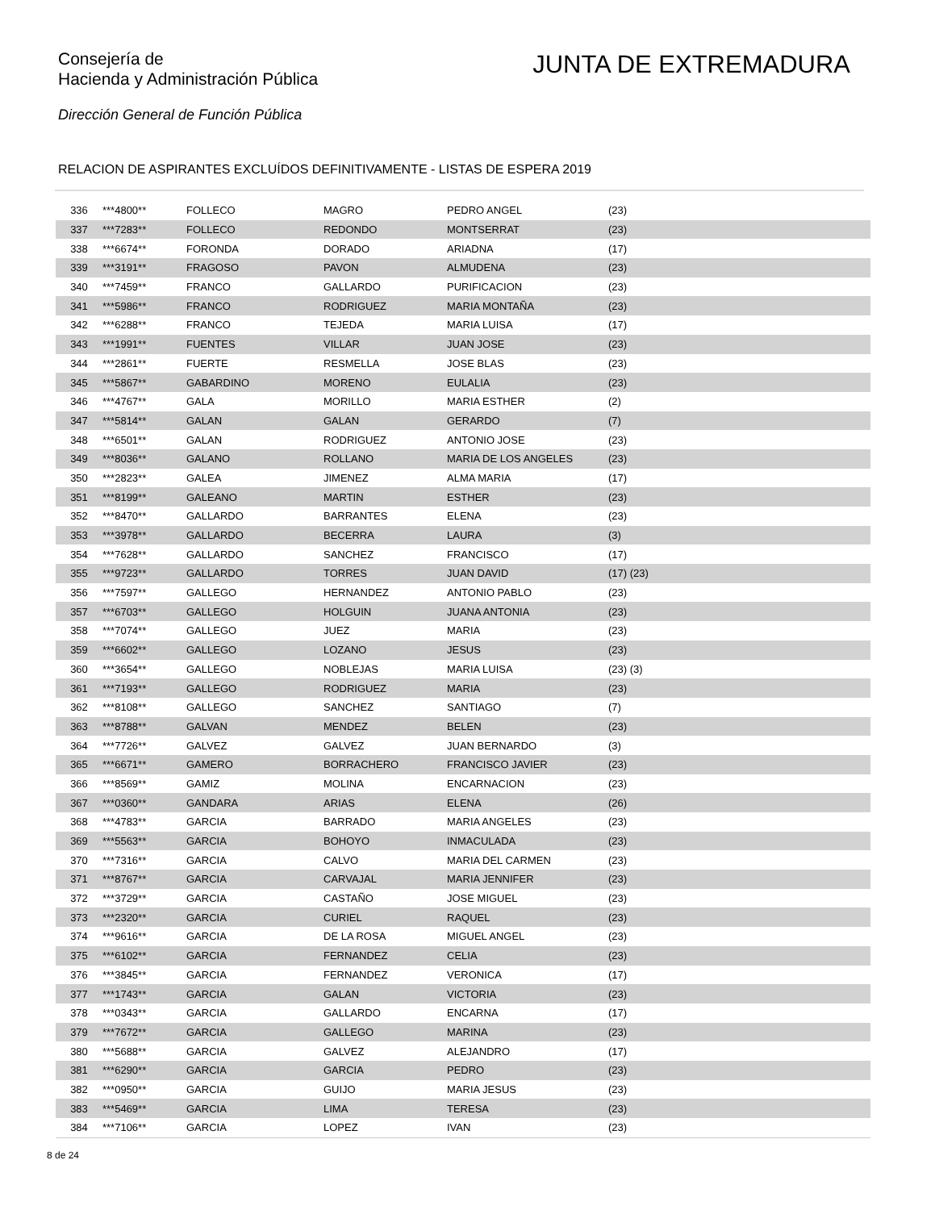Consejería de
Hacienda y Administración Pública
JUNTA DE EXTREMADURA
Dirección General de Función Pública
RELACION DE ASPIRANTES EXCLUÍDOS DEFINITIVAMENTE - LISTAS DE ESPERA 2019
| 336 | ***4800** | FOLLECO | MAGRO | PEDRO ANGEL | (23) |
| 337 | ***7283** | FOLLECO | REDONDO | MONTSERRAT | (23) |
| 338 | ***6674** | FORONDA | DORADO | ARIADNA | (17) |
| 339 | ***3191** | FRAGOSO | PAVON | ALMUDENA | (23) |
| 340 | ***7459** | FRANCO | GALLARDO | PURIFICACION | (23) |
| 341 | ***5986** | FRANCO | RODRIGUEZ | MARIA MONTAÑA | (23) |
| 342 | ***6288** | FRANCO | TEJEDA | MARIA LUISA | (17) |
| 343 | ***1991** | FUENTES | VILLAR | JUAN JOSE | (23) |
| 344 | ***2861** | FUERTE | RESMELLA | JOSE BLAS | (23) |
| 345 | ***5867** | GABARDINO | MORENO | EULALIA | (23) |
| 346 | ***4767** | GALA | MORILLO | MARIA ESTHER | (2) |
| 347 | ***5814** | GALAN | GALAN | GERARDO | (7) |
| 348 | ***6501** | GALAN | RODRIGUEZ | ANTONIO JOSE | (23) |
| 349 | ***8036** | GALANO | ROLLANO | MARIA DE LOS ANGELES | (23) |
| 350 | ***2823** | GALEA | JIMENEZ | ALMA MARIA | (17) |
| 351 | ***8199** | GALEANO | MARTIN | ESTHER | (23) |
| 352 | ***8470** | GALLARDO | BARRANTES | ELENA | (23) |
| 353 | ***3978** | GALLARDO | BECERRA | LAURA | (3) |
| 354 | ***7628** | GALLARDO | SANCHEZ | FRANCISCO | (17) |
| 355 | ***9723** | GALLARDO | TORRES | JUAN DAVID | (17) (23) |
| 356 | ***7597** | GALLEGO | HERNANDEZ | ANTONIO PABLO | (23) |
| 357 | ***6703** | GALLEGO | HOLGUIN | JUANA ANTONIA | (23) |
| 358 | ***7074** | GALLEGO | JUEZ | MARIA | (23) |
| 359 | ***6602** | GALLEGO | LOZANO | JESUS | (23) |
| 360 | ***3654** | GALLEGO | NOBLEJAS | MARIA LUISA | (23) (3) |
| 361 | ***7193** | GALLEGO | RODRIGUEZ | MARIA | (23) |
| 362 | ***8108** | GALLEGO | SANCHEZ | SANTIAGO | (7) |
| 363 | ***8788** | GALVAN | MENDEZ | BELEN | (23) |
| 364 | ***7726** | GALVEZ | GALVEZ | JUAN BERNARDO | (3) |
| 365 | ***6671** | GAMERO | BORRACHERO | FRANCISCO JAVIER | (23) |
| 366 | ***8569** | GAMIZ | MOLINA | ENCARNACION | (23) |
| 367 | ***0360** | GANDARA | ARIAS | ELENA | (26) |
| 368 | ***4783** | GARCIA | BARRADO | MARIA ANGELES | (23) |
| 369 | ***5563** | GARCIA | BOHOYO | INMACULADA | (23) |
| 370 | ***7316** | GARCIA | CALVO | MARIA DEL CARMEN | (23) |
| 371 | ***8767** | GARCIA | CARVAJAL | MARIA JENNIFER | (23) |
| 372 | ***3729** | GARCIA | CASTAÑO | JOSE MIGUEL | (23) |
| 373 | ***2320** | GARCIA | CURIEL | RAQUEL | (23) |
| 374 | ***9616** | GARCIA | DE LA ROSA | MIGUEL ANGEL | (23) |
| 375 | ***6102** | GARCIA | FERNANDEZ | CELIA | (23) |
| 376 | ***3845** | GARCIA | FERNANDEZ | VERONICA | (17) |
| 377 | ***1743** | GARCIA | GALAN | VICTORIA | (23) |
| 378 | ***0343** | GARCIA | GALLARDO | ENCARNA | (17) |
| 379 | ***7672** | GARCIA | GALLEGO | MARINA | (23) |
| 380 | ***5688** | GARCIA | GALVEZ | ALEJANDRO | (17) |
| 381 | ***6290** | GARCIA | GARCIA | PEDRO | (23) |
| 382 | ***0950** | GARCIA | GUIJO | MARIA JESUS | (23) |
| 383 | ***5469** | GARCIA | LIMA | TERESA | (23) |
| 384 | ***7106** | GARCIA | LOPEZ | IVAN | (23) |
8 de 24